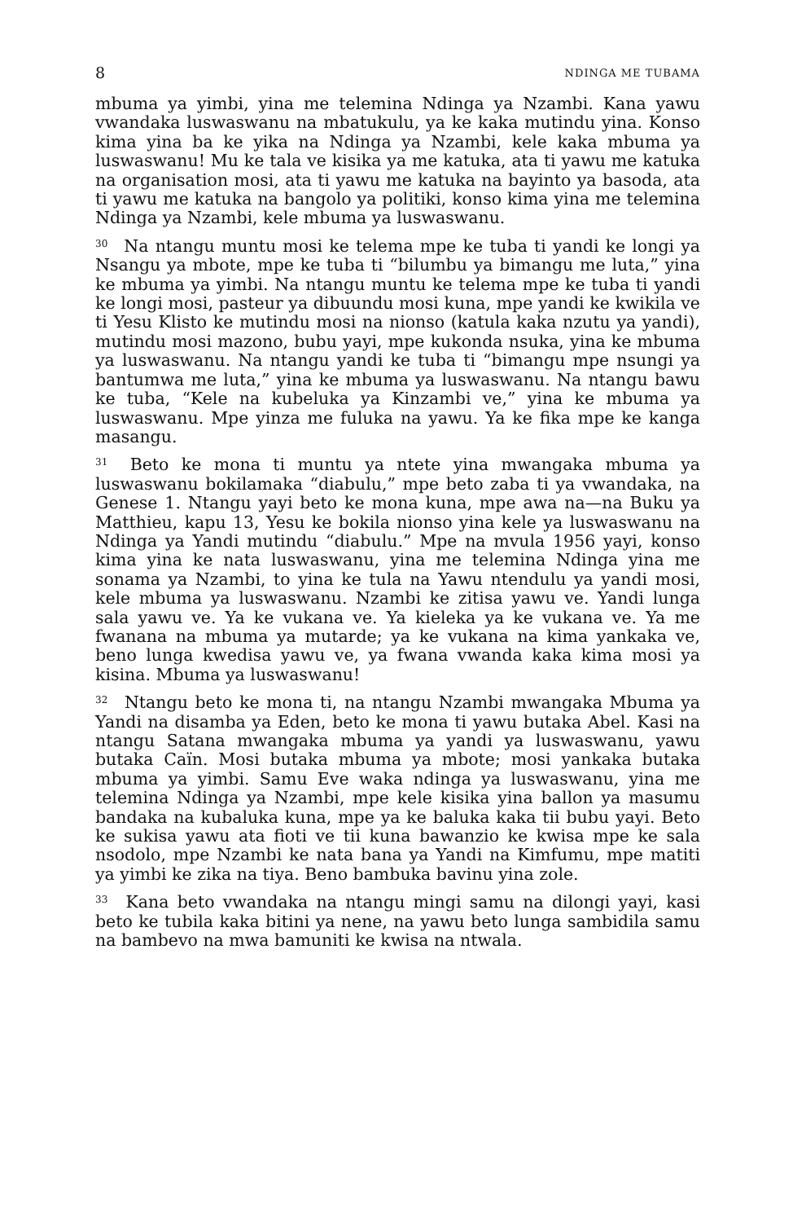8 NDINGA ME TUBAMA
mbuma ya yimbi, yina me telemina Ndinga ya Nzambi. Kana yawu vwandaka luswaswanu na mbatukulu, ya ke kaka mutindu yina. Konso kima yina ba ke yika na Ndinga ya Nzambi, kele kaka mbuma ya luswaswanu! Mu ke tala ve kisika ya me katuka, ata ti yawu me katuka na organisation mosi, ata ti yawu me katuka na bayinto ya basoda, ata ti yawu me katuka na bangolo ya politiki, konso kima yina me telemina Ndinga ya Nzambi, kele mbuma ya luswaswanu.
<sup>30</sup> Na ntangu muntu mosi ke telema mpe ke tuba ti yandi ke longi ya Nsangu ya mbote, mpe ke tuba ti “bilumbu ya bimangu me luta,” yina ke mbuma ya yimbi. Na ntangu muntu ke telema mpe ke tuba ti yandi ke longi mosi, pasteur ya dibuundu mosi kuna, mpe yandi ke kwikila ve ti Yesu Klisto ke mutindu mosi na nionso (katula kaka nzutu ya yandi), mutindu mosi mazono, bubu yayi, mpe kukonda nsuka, yina ke mbuma ya luswaswanu. Na ntangu yandi ke tuba ti “bimangu mpe nsungi ya bantumwa me luta,” yina ke mbuma ya luswaswanu. Na ntangu bawu ke tuba, “Kele na kubeluka ya Kinzambi ve,” yina ke mbuma ya luswaswanu. Mpe yinza me fuluka na yawu. Ya ke fika mpe ke kanga masangu.
<sup>31</sup> Beto ke mona ti muntu ya ntete yina mwangaka mbuma ya luswaswanu bokilamaka “diabulu,” mpe beto zaba ti ya vwandaka, na Genese 1. Ntangu yayi beto ke mona kuna, mpe awa na—na Buku ya Matthieu, kapu 13, Yesu ke bokila nionso yina kele ya luswaswanu na Ndinga ya Yandi mutindu “diabulu.” Mpe na mvula 1956 yayi, konso kima yina ke nata luswaswanu, yina me telemina Ndinga yina me sonama ya Nzambi, to yina ke tula na Yawu ntendulu ya yandi mosi, kele mbuma ya luswaswanu. Nzambi ke zitisa yawu ve. Yandi lunga sala yawu ve. Ya ke vukana ve. Ya kieleka ya ke vukana ve. Ya me fwanana na mbuma ya mutarde; ya ke vukana na kima yankaka ve, beno lunga kwedisa yawu ve, ya fwana vwanda kaka kima mosi ya kisina. Mbuma ya luswaswanu!
<sup>32</sup> Ntangu beto ke mona ti, na ntangu Nzambi mwangaka Mbuma ya Yandi na disamba ya Eden, beto ke mona ti yawu butaka Abel. Kasi na ntangu Satana mwangaka mbuma ya yandi ya luswaswanu, yawu butaka Caïn. Mosi butaka mbuma ya mbote; mosi yankaka butaka mbuma ya yimbi. Samu Eve waka ndinga ya luswaswanu, yina me telemina Ndinga ya Nzambi, mpe kele kisika yina ballon ya masumu bandaka na kubaluka kuna, mpe ya ke baluka kaka tii bubu yayi. Beto ke sukisa yawu ata fioti ve tii kuna bawanzio ke kwisa mpe ke sala nsodolo, mpe Nzambi ke nata bana ya Yandi na Kimfumu, mpe matiti ya yimbi ke zika na tiya. Beno bambuka bavinu yina zole.
<sup>33</sup> Kana beto vwandaka na ntangu mingi samu na dilongi yayi, kasi beto ke tubila kaka bitini ya nene, na yawu beto lunga sambidila samu na bambevo na mwa bamuniti ke kwisa na ntwala.